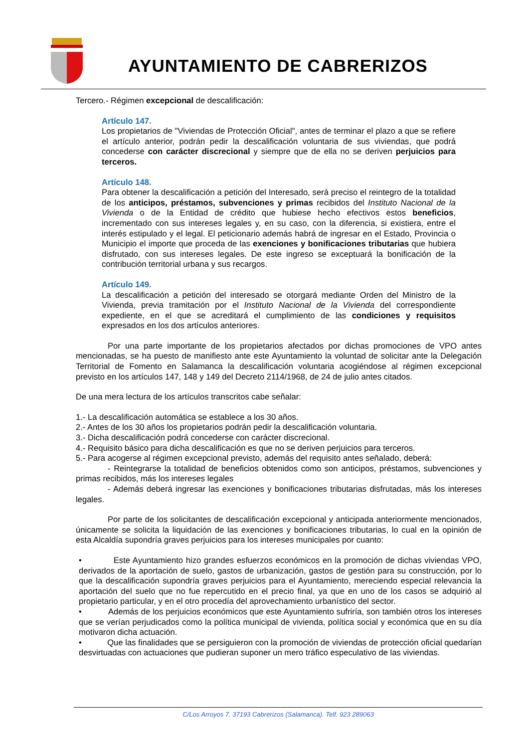AYUNTAMIENTO DE CABRERIZOS
Tercero.- Régimen excepcional de descalificación:
Artículo 147.
Los propietarios de "Viviendas de Protección Oficial", antes de terminar el plazo a que se refiere el artículo anterior, podrán pedir la descalificación voluntaria de sus viviendas, que podrá concederse con carácter discrecional y siempre que de ella no se deriven perjuicios para terceros.
Artículo 148.
Para obtener la descalificación a petición del Interesado, será preciso el reintegro de la totalidad de los anticipos, préstamos, subvenciones y primas recibidos del Instituto Nacional de la Vivienda o de la Entidad de crédito que hubiese hecho efectivos estos beneficios, incrementado con sus intereses legales y, en su caso, con la diferencia, si existiera, entre el interés estipulado y el legal. El peticionario además habrá de ingresar en el Estado, Provincia o Municipio el importe que proceda de las exenciones y bonificaciones tributarias que hubiera disfrutado, con sus intereses legales. De este ingreso se exceptuará la bonificación de la contribución territorial urbana y sus recargos.
Artículo 149.
La descalificación a petición del interesado se otorgará mediante Orden del Ministro de la Vivienda, previa tramitación por el Instituto Nacional de la Vivienda del correspondiente expediente, en el que se acreditará el cumplimiento de las condiciones y requisitos expresados en los dos artículos anteriores.
Por una parte importante de los propietarios afectados por dichas promociones de VPO antes mencionadas, se ha puesto de manifiesto ante este Ayuntamiento la voluntad de solicitar ante la Delegación Territorial de Fomento en Salamanca la descalificación voluntaria acogiéndose al régimen excepcional previsto en los artículos 147, 148 y 149 del Decreto 2114/1968, de 24 de julio antes citados.
De una mera lectura de los artículos transcritos cabe señalar:
1.- La descalificación automática se establece a los 30 años.
2.- Antes de los 30 años los propietarios podrán pedir la descalificación voluntaria.
3.- Dicha descalificación podrá concederse con carácter discrecional.
4.- Requisito básico para dicha descalificación es que no se deriven perjuicios para terceros.
5.- Para acogerse al régimen excepcional previsto, además del requisito antes señalado, deberá:
- Reintegrarse la totalidad de beneficios obtenidos como son anticipos, préstamos, subvenciones y primas recibidos, más los intereses legales
- Además deberá ingresar las exenciones y bonificaciones tributarias disfrutadas, más los intereses legales.
Por parte de los solicitantes de descalificación excepcional y anticipada anteriormente mencionados, únicamente se solicita la liquidación de las exenciones y bonificaciones tributarias, lo cual en la opinión de esta Alcaldía supondría graves perjuicios para los intereses municipales por cuanto:
• Este Ayuntamiento hizo grandes esfuerzos económicos en la promoción de dichas viviendas VPO, derivados de la aportación de suelo, gastos de urbanización, gastos de gestión para su construcción, por lo que la descalificación supondría graves perjuicios para el Ayuntamiento, mereciendo especial relevancia la aportación del suelo que no fue repercutido en el precio final, ya que en uno de los casos se adquirió al propietario particular, y en el otro procedía del aprovechamiento urbanístico del sector.
• Además de los perjuicios económicos que este Ayuntamiento sufriría, son también otros los intereses que se verían perjudicados como la política municipal de vivienda, política social y económica que en su día motivaron dicha actuación.
• Que las finalidades que se persiguieron con la promoción de viviendas de protección oficial quedarían desvirtuadas con actuaciones que pudieran suponer un mero tráfico especulativo de las viviendas.
C/Los Arroyos 7. 37193 Cabrerizos (Salamanca). Telf. 923 289063